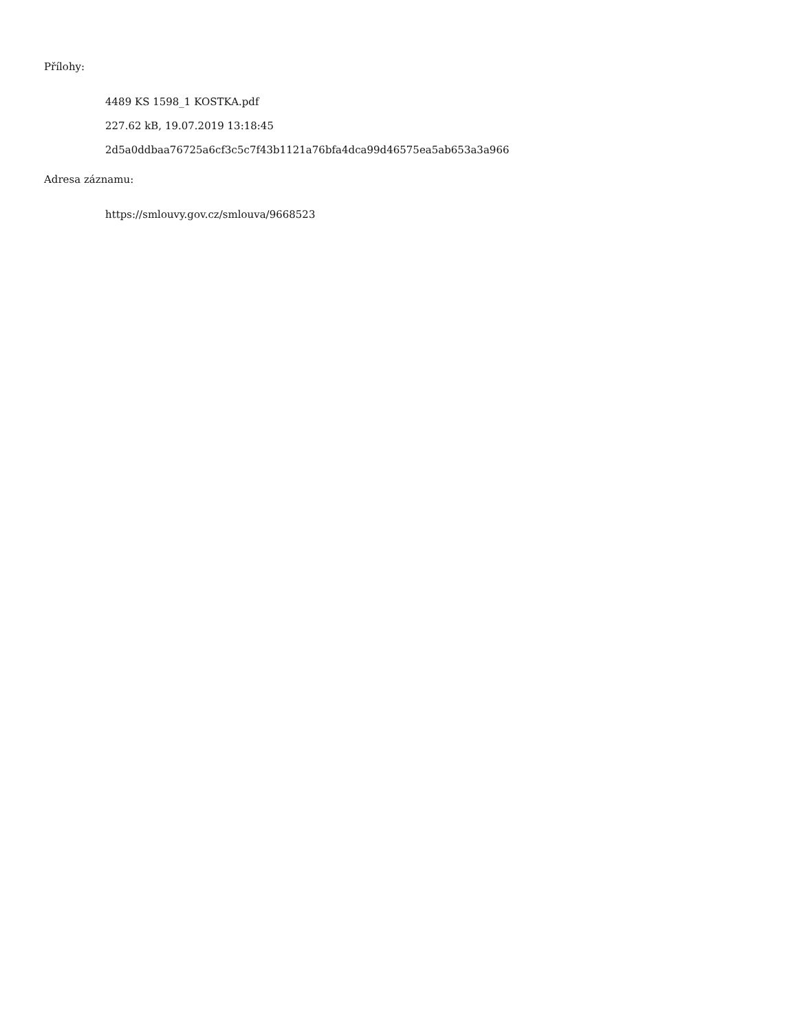Přílohy:
4489 KS 1598_1 KOSTKA.pdf
227.62 kB, 19.07.2019 13:18:45
2d5a0ddbaa76725a6cf3c5c7f43b1121a76bfa4dca99d46575ea5ab653a3a966
Adresa záznamu:
https://smlouvy.gov.cz/smlouva/9668523